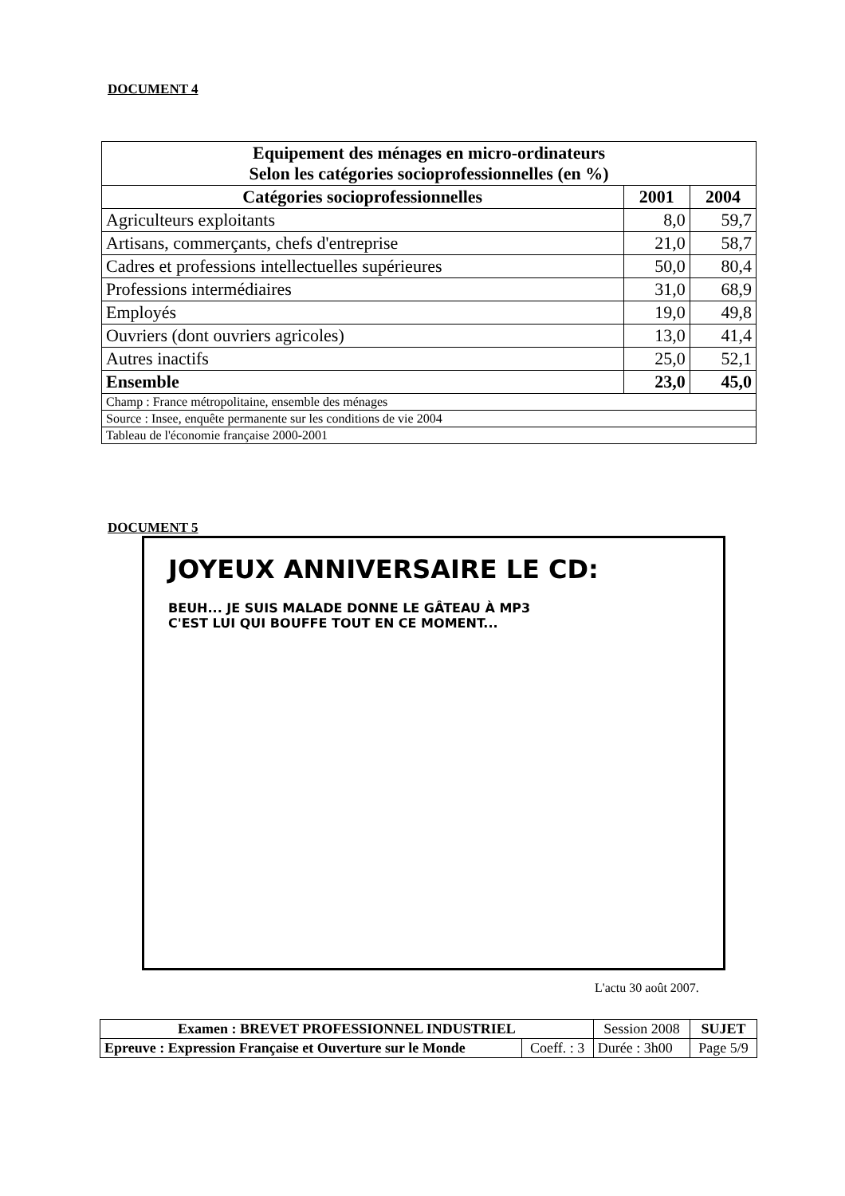DOCUMENT 4
| Equipement des ménages en micro-ordinateurs Selon les catégories socioprofessionnelles (en %) | | |
| --- | --- | --- |
| Catégories socioprofessionnelles | 2001 | 2004 |
| Agriculteurs exploitants | 8,0 | 59,7 |
| Artisans, commerçants, chefs d'entreprise | 21,0 | 58,7 |
| Cadres et professions intellectuelles supérieures | 50,0 | 80,4 |
| Professions intermédiaires | 31,0 | 68,9 |
| Employés | 19,0 | 49,8 |
| Ouvriers (dont ouvriers agricoles) | 13,0 | 41,4 |
| Autres inactifs | 25,0 | 52,1 |
| Ensemble | 23,0 | 45,0 |
| Champ : France métropolitaine, ensemble des ménages | | |
| Source : Insee, enquête permanente sur les conditions de vie 2004 | | |
| Tableau de l'économie française 2000-2001 | | |
DOCUMENT 5
JOYEUX ANNIVERSAIRE LE CD:
BEUH... JE SUIS MALADE DONNE LE GÂTEAU À MP3
C'EST LUI QUI BOUFFE TOUT EN CE MOMENT...
L'actu 30 août 2007.
| Examen : BREVET PROFESSIONNEL INDUSTRIEL | | Session 2008 | SUJET |
| Epreuve : Expression Française et Ouverture sur le Monde | Coeff. : 3 | Durée : 3h00 | Page 5/9 |